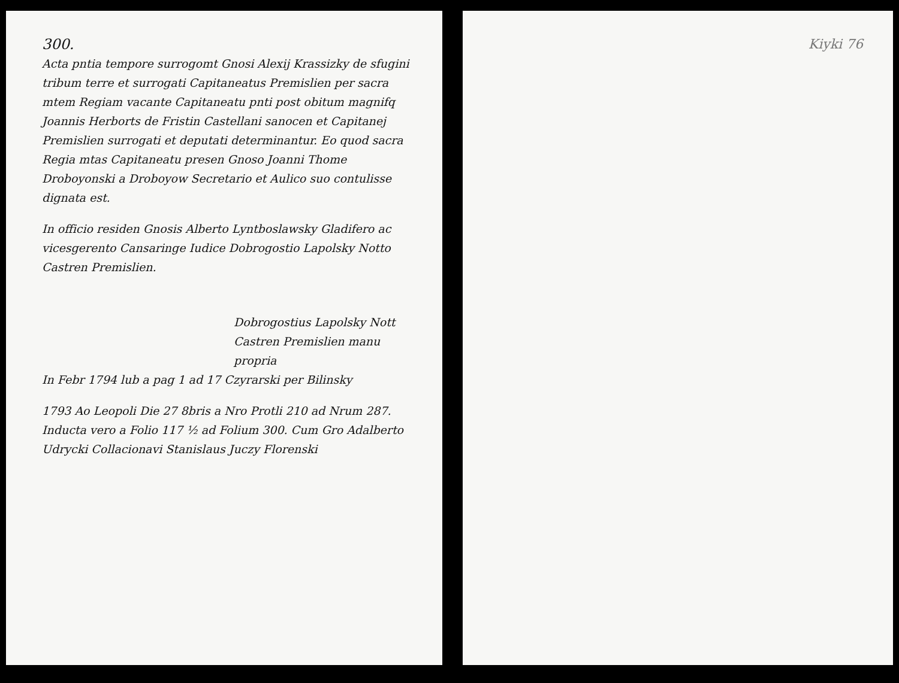300.
Acta pntia tempore surrogomt Gnosi Alexij Krassizky de sfugini tribum terre et surrogati Capitaneatus Premislien per sacra mtem Regiam vacante Capitaneatu pnti post obitum magnifq Joannis Herborts de Fristin Castellani sanocen et Capitanej Premislien surrogati et deputati determinantur. Eo quod sacra Regia mtas Capitaneatu presen Gnoso Joanni Thome Droboyonski a Droboyow Secretario et Aulico suo contulisse dignata est.
In officio residen Gnosis Alberto Lyntboslawsky Gladifero ac vicesgerento Cansaringe Iudice Dobrogostio Lapolsky Notto Castren Premislien.
Dobrogostius Lapolsky Nott
Castren Premislien manu propria
In Febr 1794 lub a pag 1 ad 17 Czyrarski per Bilinsky
1793 Ao Leopoli Die 27 8bris a Nro Protli 210 ad Nrum 287. Inducta vero a Folio 117 ½ ad Folium 300. Cum Gro Adalberto Udrycki Collacionavi Stanislaus Juczy Florenski
Kiyki 76